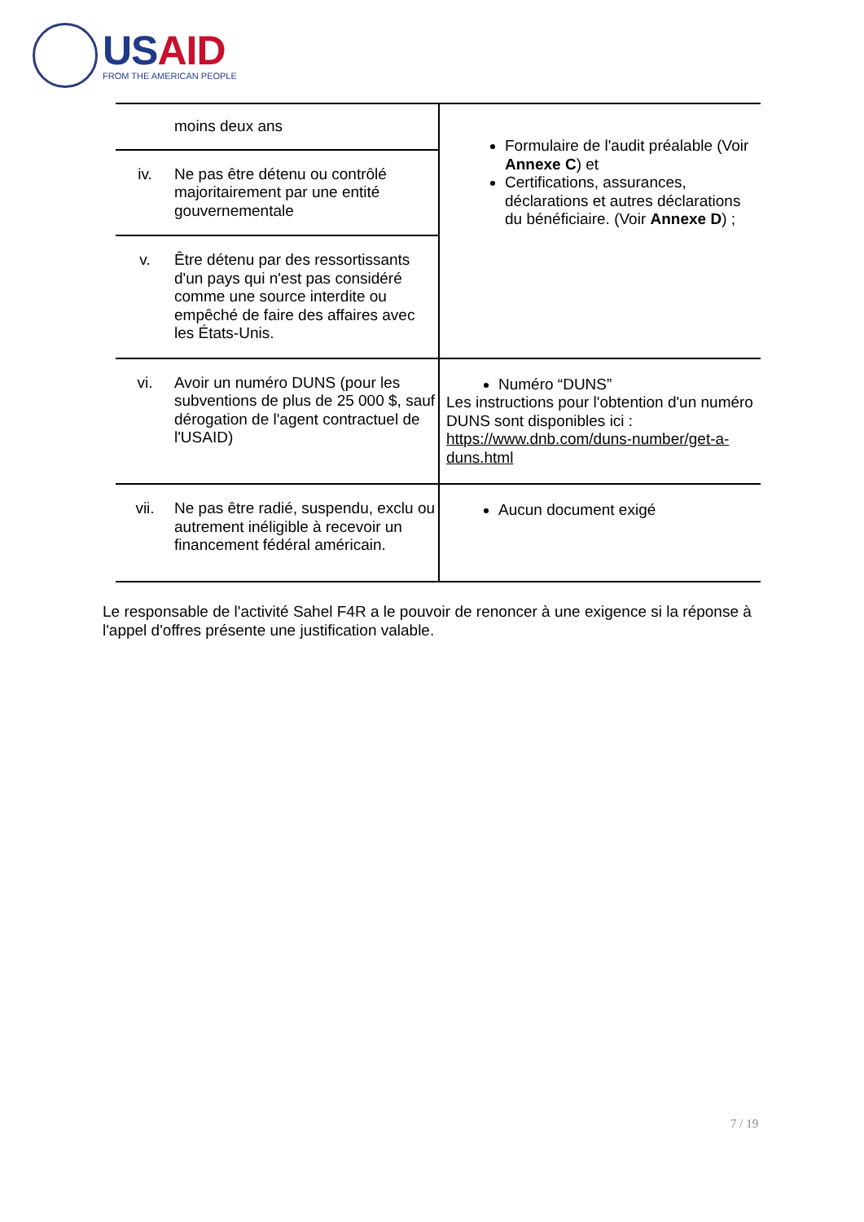USAID
FROM THE AMERICAN PEOPLE
| moins deux ans | Formulaire de l'audit préalable (Voir Annexe C ) et Certifications, assurances, déclarations et autres déclarations du bénéficiaire. (Voir Annexe D ) ; |
| iv. Ne pas être détenu ou contrôlé majoritairement par une entité gouvernementale | |
| v. Être détenu par des ressortissants d'un pays qui n'est pas considéré comme une source interdite ou empêché de faire des affaires avec les États-Unis. | |
| vi. Avoir un numéro DUNS (pour les subventions de plus de 25 000 $, sauf dérogation de l'agent contractuel de l'USAID) | Numéro “DUNS” Les instructions pour l'obtention d'un numéro DUNS sont disponibles ici : https://www.dnb.com/duns-number/get-a-duns.html |
| vii. Ne pas être radié, suspendu, exclu ou autrement inéligible à recevoir un financement fédéral américain. | Aucun document exigé |
Le responsable de l'activité Sahel F4R a le pouvoir de renoncer à une exigence si la réponse à l'appel d'offres présente une justification valable.
7 / 19